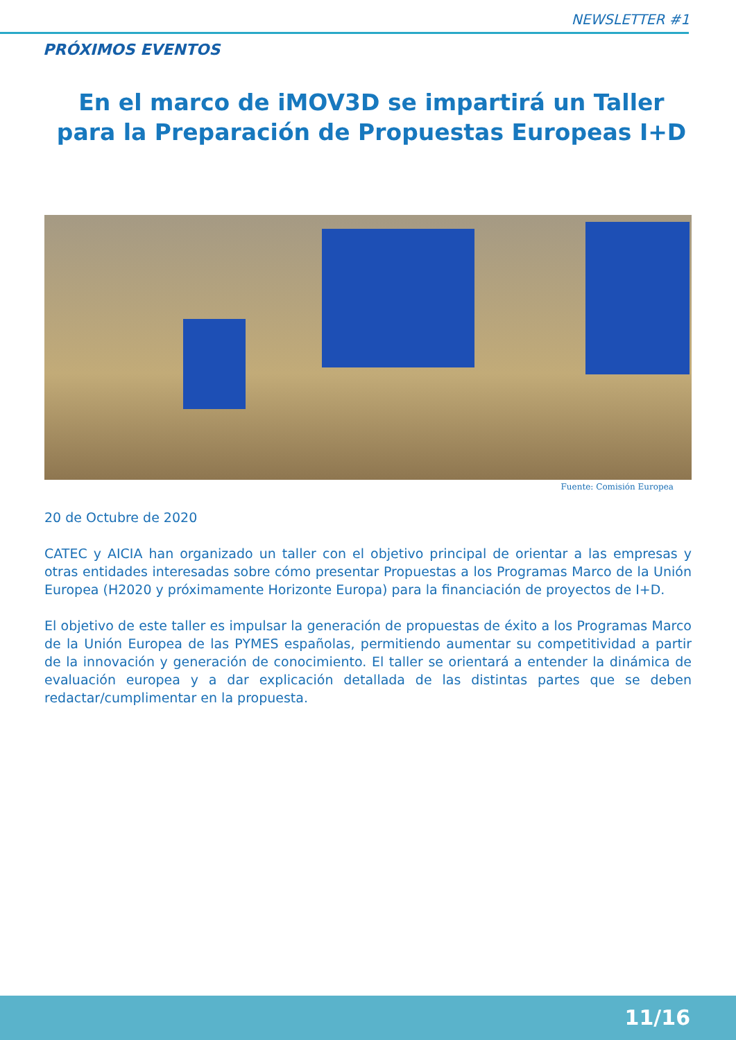NEWSLETTER #1
PRÓXIMOS EVENTOS
En el marco de iMOV3D se impartirá un Taller para la Preparación de Propuestas Europeas I+D
Fuente: Comisión Europea
20 de Octubre de 2020
CATEC y AICIA han organizado un taller con el objetivo principal de orientar a las empresas y otras entidades interesadas sobre cómo presentar Propuestas a los Programas Marco de la Unión Europea (H2020 y próximamente Horizonte Europa) para la financiación de proyectos de I+D.
El objetivo de este taller es impulsar la generación de propuestas de éxito a los Programas Marco de la Unión Europea de las PYMES españolas, permitiendo aumentar su competitividad a partir de la innovación y generación de conocimiento. El taller se orientará a entender la dinámica de evaluación europea y a dar explicación detallada de las distintas partes que se deben redactar/cumplimentar en la propuesta.
11/16